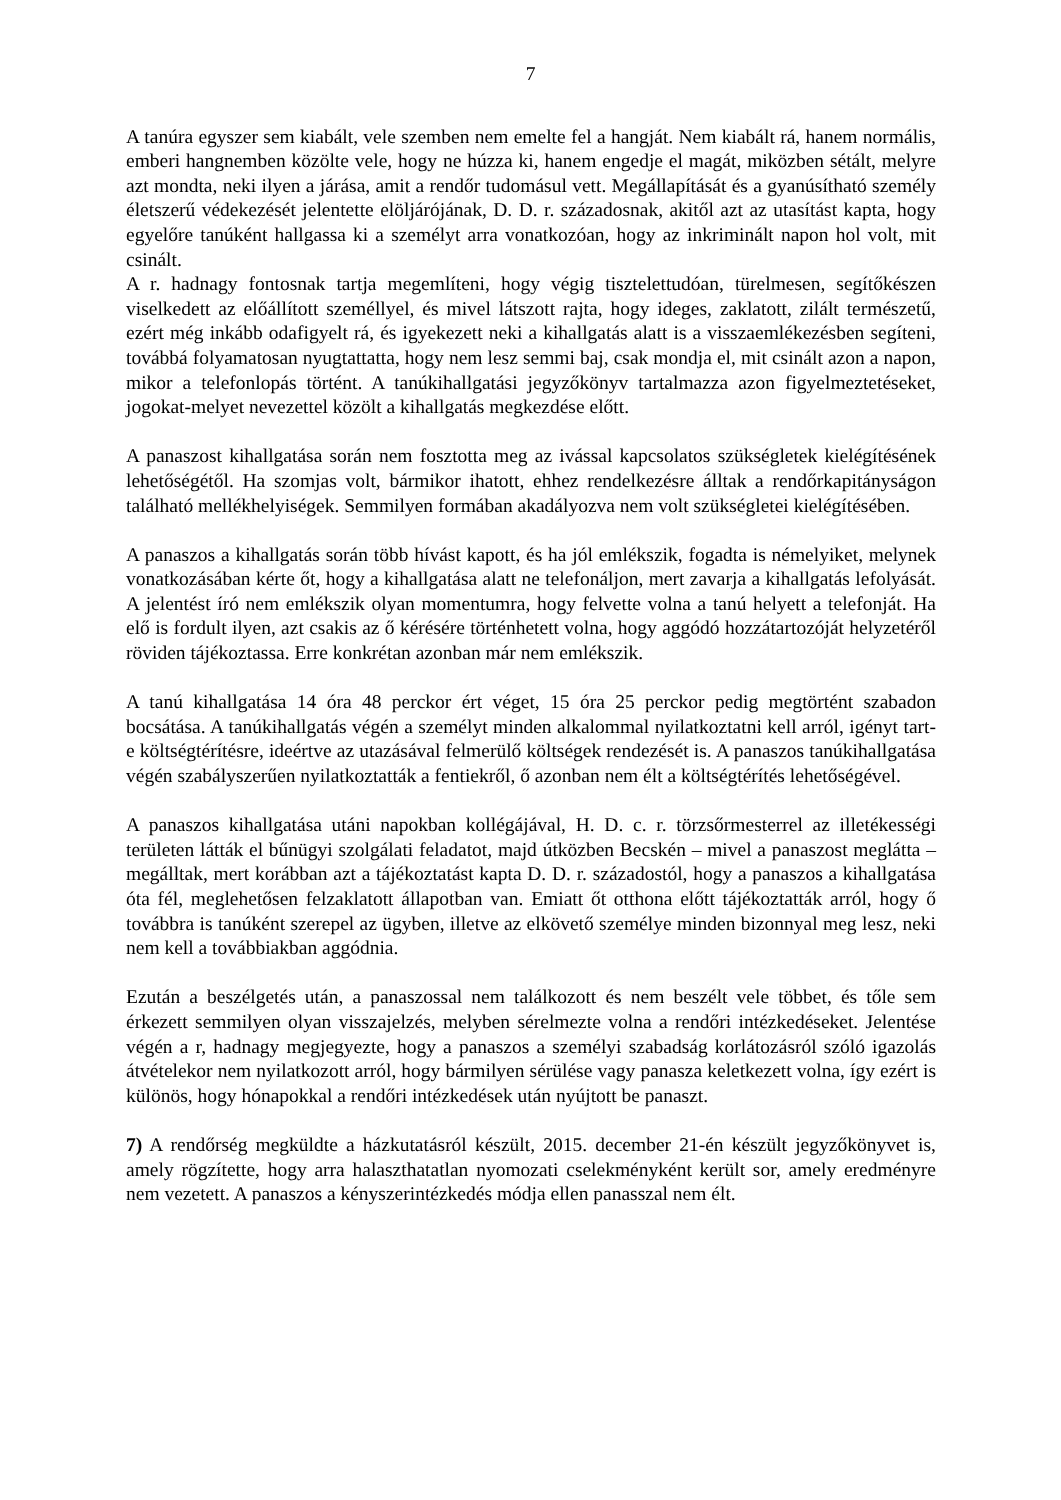7
A tanúra egyszer sem kiabált, vele szemben nem emelte fel a hangját. Nem kiabált rá, hanem normális, emberi hangnemben közölte vele, hogy ne húzza ki, hanem engedje el magát, miközben sétált, melyre azt mondta, neki ilyen a járása, amit a rendőr tudomásul vett. Megállapítását és a gyanúsítható személy életszerű védekezését jelentette elöljárójának, D. D. r. századosnak, akitől azt az utasítást kapta, hogy egyelőre tanúként hallgassa ki a személyt arra vonatkozóan, hogy az inkriminált napon hol volt, mit csinált.
A r. hadnagy fontosnak tartja megemlíteni, hogy végig tisztelettudóan, türelmesen, segítőkészen viselkedett az előállított személlyel, és mivel látszott rajta, hogy ideges, zaklatott, zilált természetű, ezért még inkább odafigyelt rá, és igyekezett neki a kihallgatás alatt is a visszaemlékezésben segíteni, továbbá folyamatosan nyugtattatta, hogy nem lesz semmi baj, csak mondja el, mit csinált azon a napon, mikor a telefonlopás történt. A tanúkihallgatási jegyzőkönyv tartalmazza azon figyelmeztetéseket, jogokat-melyet nevezettel közölt a kihallgatás megkezdése előtt.
A panaszost kihallgatása során nem fosztotta meg az ivással kapcsolatos szükségletek kielégítésének lehetőségétől. Ha szomjas volt, bármikor ihatott, ehhez rendelkezésre álltak a rendőrkapitányságon található mellékhelyiségek. Semmilyen formában akadályozva nem volt szükségletei kielégítésében.
A panaszos a kihallgatás során több hívást kapott, és ha jól emlékszik, fogadta is némelyiket, melynek vonatkozásában kérte őt, hogy a kihallgatása alatt ne telefonáljon, mert zavarja a kihallgatás lefolyását. A jelentést író nem emlékszik olyan momentumra, hogy felvette volna a tanú helyett a telefonját. Ha elő is fordult ilyen, azt csakis az ő kérésére történhetett volna, hogy aggódó hozzátartozóját helyzetéről röviden tájékoztassa. Erre konkrétan azonban már nem emlékszik.
A tanú kihallgatása 14 óra 48 perckor ért véget, 15 óra 25 perckor pedig megtörtént szabadon bocsátása. A tanúkihallgatás végén a személyt minden alkalommal nyilatkoztatni kell arról, igényt tart-e költségtérítésre, ideértve az utazásával felmerülő költségek rendezését is. A panaszos tanúkihallgatása végén szabályszerűen nyilatkoztatták a fentiekről, ő azonban nem élt a költségtérítés lehetőségével.
A panaszos kihallgatása utáni napokban kollégájával, H. D. c. r. törzsőrmesterrel az illetékességi területen látták el bűnügyi szolgálati feladatot, majd útközben Becskén – mivel a panaszost meglátta – megálltak, mert korábban azt a tájékoztatást kapta D. D. r. századostól, hogy a panaszos a kihallgatása óta fél, meglehetősen felzaklatott állapotban van. Emiatt őt otthona előtt tájékoztatták arról, hogy ő továbbra is tanúként szerepel az ügyben, illetve az elkövető személye minden bizonnyal meg lesz, neki nem kell a továbbiakban aggódnia.
Ezután a beszélgetés után, a panaszossal nem találkozott és nem beszélt vele többet, és tőle sem érkezett semmilyen olyan visszajelzés, melyben sérelmezte volna a rendőri intézkedéseket. Jelentése végén a r, hadnagy megjegyezte, hogy a panaszos a személyi szabadság korlátozásról szóló igazolás átvételekor nem nyilatkozott arról, hogy bármilyen sérülése vagy panasza keletkezett volna, így ezért is különös, hogy hónapokkal a rendőri intézkedések után nyújtott be panaszt.
7) A rendőrség megküldte a házkutatásról készült, 2015. december 21-én készült jegyzőkönyvet is, amely rögzítette, hogy arra halaszthatatlan nyomozati cselekményként került sor, amely eredményre nem vezetett. A panaszos a kényszerintézkedés módja ellen panasszal nem élt.